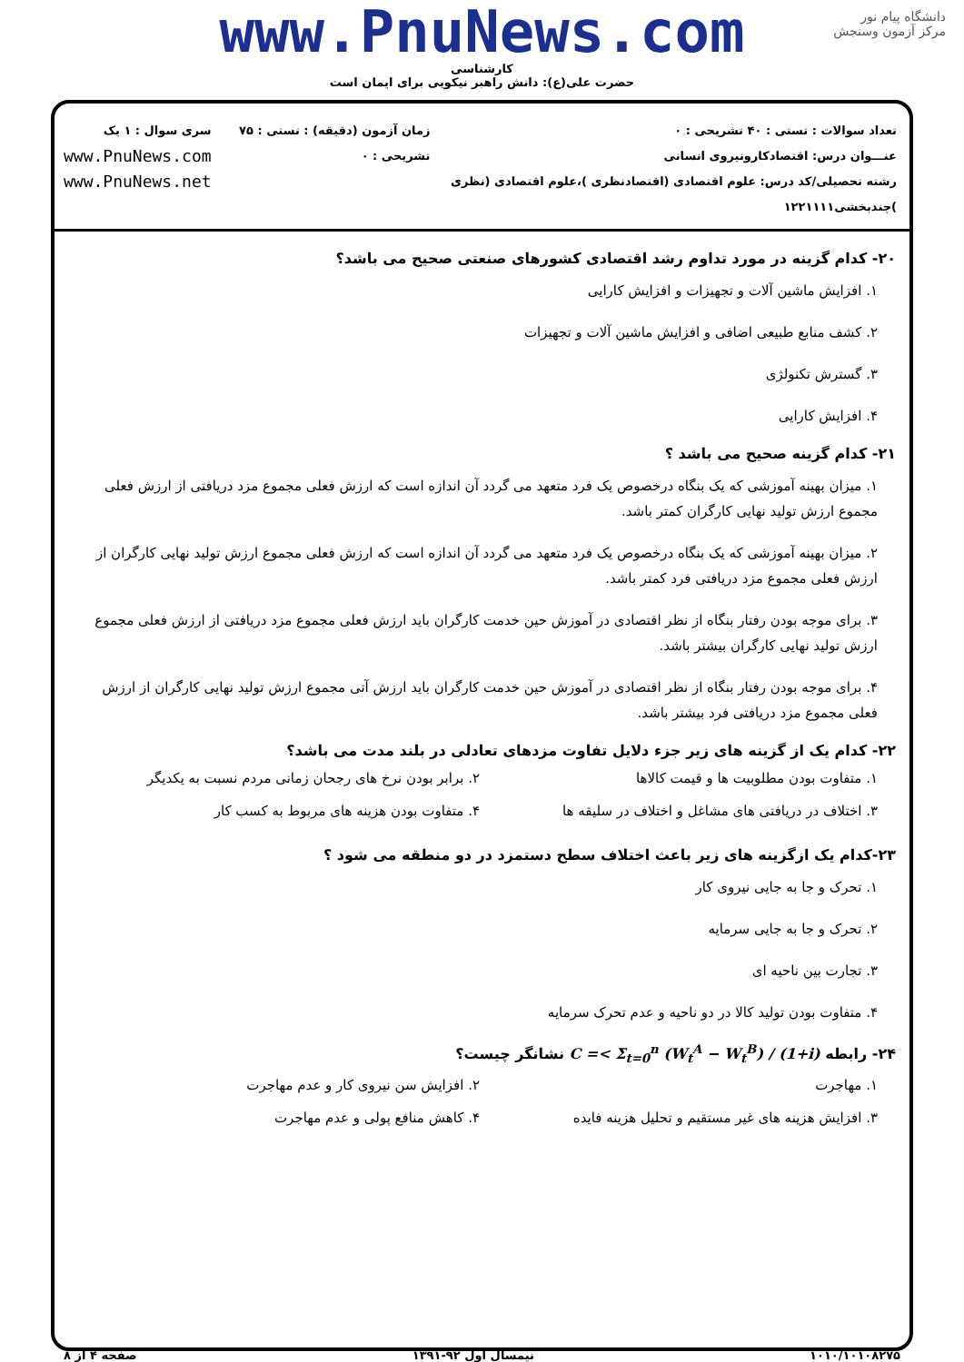دانشگاه پیام نور
مرکز آزمون وسنجش
www.PnuNews.com
کارشناسی
حضرت علی(ع): دانش راهبر نیکویی برای ایمان است
تعداد سوالات : تستی : ۴۰ تشریحی : ۰
عنـــوان درس: اقتصادکارونیروی انسانی
رشته تحصیلی/کد درس: علوم اقتصادی (اقتصادنظری )،علوم اقتصادی (نظری )چندبخشی۱۲۲۱۱۱۱
زمان آزمون (دقیقه) : تستی : ۷۵ تشریحی : ۰
سری سوال : ۱ یک
www.PnuNews.com
www.PnuNews.net
۲۰- کدام گزینه در مورد تداوم رشد اقتصادی کشورهای صنعتی صحیح می باشد؟
۱. افزایش ماشین آلات و تجهیزات و افزایش کارایی
۲. کشف منابع طبیعی اضافی و افزایش ماشین آلات و تجهیزات
۳. گسترش تکنولژی
۴. افزایش کارایی
۲۱- کدام گزینه صحیح می باشد ؟
۱. میزان بهینه آموزشی که یک بنگاه درخصوص یک فرد متعهد می گردد آن اندازه است که ارزش فعلی مجموع مزد دریافتی از ارزش فعلی مجموع ارزش تولید نهایی کارگران کمتر باشد.
۲. میزان بهینه آموزشی که یک بنگاه درخصوص یک فرد متعهد می گردد آن اندازه است که ارزش فعلی مجموع ارزش تولید نهایی کارگران از ارزش فعلی مجموع مزد دریافتی فرد کمتر باشد.
۳. برای موجه بودن رفتار بنگاه از نظر اقتصادی در آموزش حین خدمت کارگران باید ارزش فعلی مجموع مزد دریافتی از ارزش فعلی مجموع ارزش تولید نهایی کارگران بیشتر باشد.
۴. برای موجه بودن رفتار بنگاه از نظر اقتصادی در آموزش حین خدمت کارگران باید ارزش آتی مجموع ارزش تولید نهایی کارگران از ارزش فعلی مجموع مزد دریافتی فرد بیشتر باشد.
۲۲- کدام یک از گزینه های زیر جزء دلایل تفاوت مزدهای تعادلی در بلند مدت می باشد؟
۱. متفاوت بودن مطلوبیت ها و قیمت کالاها
۲. برابر بودن نرخ های رجحان زمانی مردم نسبت به یکدیگر
۳. اختلاف در دریافتی های مشاغل و اختلاف در سلیقه ها
۴. متفاوت بودن هزینه های مربوط به کسب کار
۲۳-کدام یک ازگزینه های زیر باعث اختلاف سطح دستمزد در دو منطقه می شود ؟
۱. تحرک و جا به جایی نیروی کار
۲. تحرک و جا به جایی سرمایه
۳. تجارت بین ناحیه ای
۴. متفاوت بودن تولید کالا در دو ناحیه و عدم تحرک سرمایه
۲۴- رابطه C =< Σ<sub>t=0</sub><sup>n</sup> (W<sub>t</sub><sup>A</sup> − W<sub>t</sub><sup>B</sup>) / (1+i) نشانگر چیست؟
۱. مهاجرت
۲. افزایش سن نیروی کار و عدم مهاجرت
۳. افزایش هزینه های غیر مستقیم و تحلیل هزینه فایده
۴. کاهش منافع پولی و عدم مهاجرت
۱۰۱۰/۱۰۱۰۸۲۷۵ نیمسال اول ۹۲-۱۳۹۱ صفحه ۴ از ۸